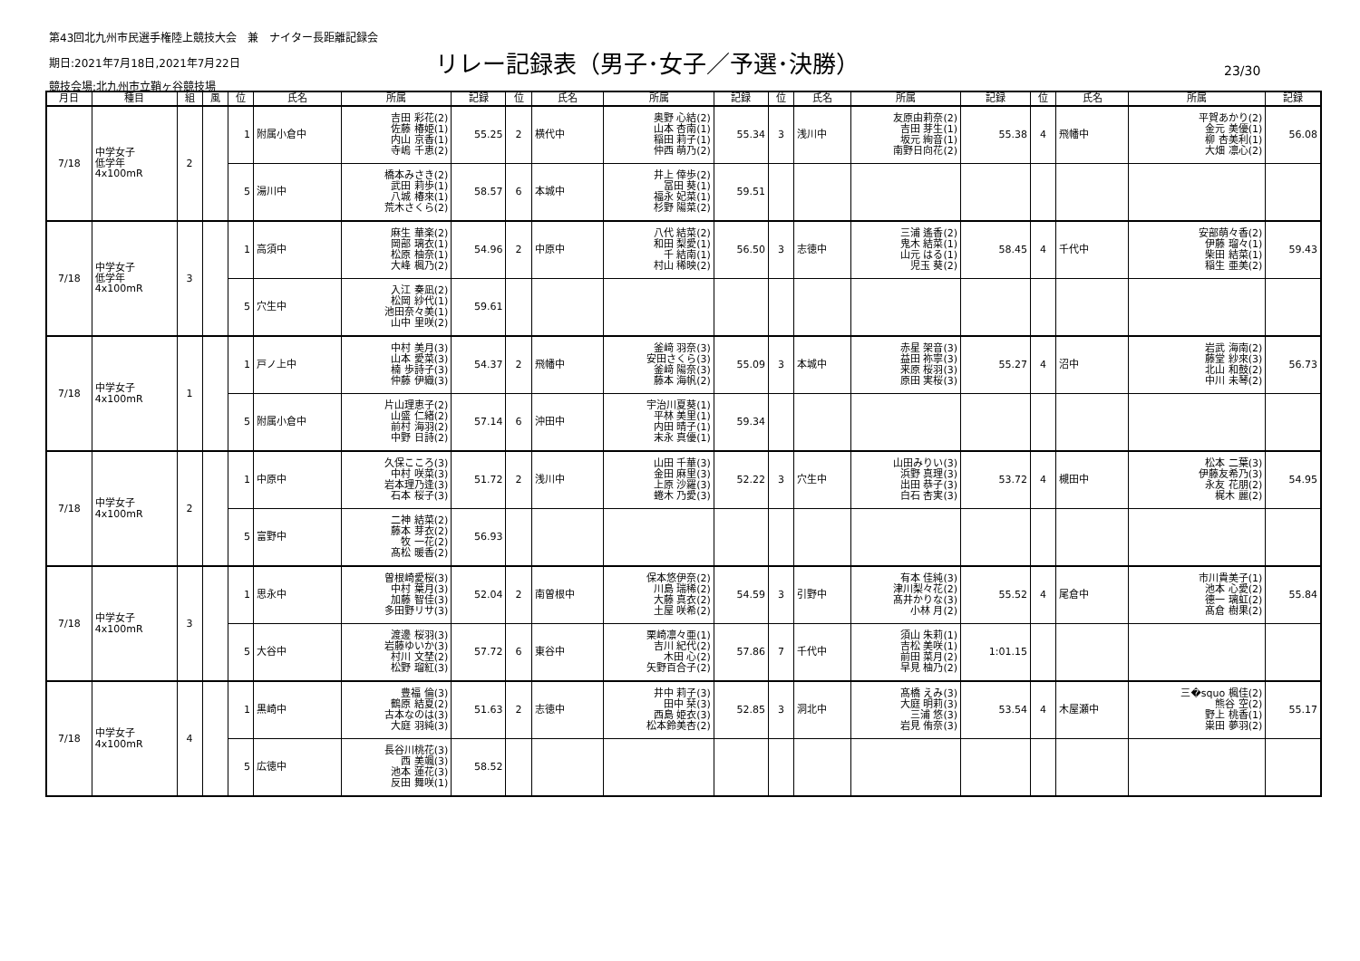第43回北九州市民選手権陸上競技大会　兼　ナイター長距離記録会
期日:2021年7月18日,2021年7月22日
リレー記録表（男子･女子／予選･決勝）
23/30
競技会場:北九州市立鞘ヶ谷競技場
| 月日 | 種目 | 組 | 風 | 位 | 氏名 | 所属 | 記録 | 位 | 氏名 | 所属 | 記録 | 位 | 氏名 | 所属 | 記録 | 位 | 氏名 | 所属 | 記録 |
| --- | --- | --- | --- | --- | --- | --- | --- | --- | --- | --- | --- | --- | --- | --- | --- | --- | --- | --- | --- |
| 7/18 | 中学女子 低学年 4x100mR | 2 | | 1 | 附属小倉中 | 吉田 彩花(2) 佐藤 椿姫(1) 内山 京香(1) 寺嶋 千恵(2) | 55.25 | 2 | 横代中 | 奥野 心結(2) 山本 杏南(1) 稲田 莉子(1) 仲西 萌乃(2) | 55.34 | 3 | 浅川中 | 友原由莉奈(2) 吉田 芽生(1) 坂元 絢音(1) 南野日向花(2) | 55.38 | 4 | 飛幡中 | 平賀あかり(2) 金元 美優(1) 柳 杏美利(1) 大畑 凛心(2) | 56.08 |
| | | | | 5 | 湯川中 | 橋本みさき(2) 武田 莉歩(1) 八城 椿來(1) 荒木さくら(2) | 58.57 | 6 | 本城中 | 井上 倖歩(2) 冨田 葵(1) 福永 妃菜(1) 杉野 陽菜(2) | 59.51 | | | | | | | | |
| 7/18 | 中学女子 低学年 4x100mR | 3 | | 1 | 高須中 | 麻生 華楽(2) 岡部 璃衣(1) 松原 柚奈(1) 大峰 楓乃(2) | 54.96 | 2 | 中原中 | 八代 結菜(2) 和田 梨愛(1) 千 結南(1) 村山 稀映(2) | 56.50 | 3 | 志徳中 | 三浦 遙香(2) 鬼木 結菜(1) 山元 はる(1) 児玉 葵(2) | 58.45 | 4 | 千代中 | 安部萌々香(2) 伊藤 瑠々(1) 柴田 結菜(1) 稲生 亜美(2) | 59.43 |
| | | | | 5 | 穴生中 | 入江 奏凪(2) 松岡 紗代(1) 池田奈々美(1) 山中 里咲(2) | 59.61 | | | | | | | | | | | | |
| 7/18 | 中学女子 4x100mR | 1 | | 1 | 戸ノ上中 | 中村 美月(3) 山本 愛菜(3) 楠 歩詩子(3) 仲藤 伊織(3) | 54.37 | 2 | 飛幡中 | 釜﨑 羽奈(3) 安田さくら(3) 釜﨑 陽奈(3) 藤本 海帆(2) | 55.09 | 3 | 本城中 | 赤星 架音(3) 益田 祢寧(3) 来原 桜羽(3) 原田 実桜(3) | 55.27 | 4 | 沼中 | 岩武 海南(2) 藤堂 紗來(3) 北山 和鼓(2) 中川 未琴(2) | 56.73 |
| | | | | 5 | 附属小倉中 | 片山理恵子(2) 山盛 仁緒(2) 前村 海羽(2) 中野 日詩(2) | 57.14 | 6 | 沖田中 | 宇治川夏葵(1) 平林 美里(1) 内田 晴子(1) 末永 真優(1) | 59.34 | | | | | | | | |
| 7/18 | 中学女子 4x100mR | 2 | | 1 | 中原中 | 久保こころ(3) 中村 咲菜(3) 岩本理乃逢(3) 石本 桜子(3) | 51.72 | 2 | 浅川中 | 山田 千華(3) 金田 麻里(3) 上原 沙羅(3) 蜷木 乃愛(3) | 52.22 | 3 | 穴生中 | 山田みりい(3) 浜野 真理(3) 出田 恭子(3) 白石 杏実(3) | 53.72 | 4 | 槻田中 | 松本 二葉(3) 伊藤友希乃(3) 永友 花朋(2) 梶木 麗(2) | 54.95 |
| | | | | 5 | 富野中 | 二神 結菜(2) 藤本 芽衣(2) 牧 一花(2) 髙松 暖香(2) | 56.93 | | | | | | | | | | | | |
| 7/18 | 中学女子 4x100mR | 3 | | 1 | 思永中 | 曽根崎愛桜(3) 中村 葉月(3) 加藤 智佳(3) 多田野リサ(3) | 52.04 | 2 | 南曽根中 | 保本悠伊奈(2) 川島 瑞稀(2) 大藤 真衣(2) 土屋 咲希(2) | 54.59 | 3 | 引野中 | 有本 佳純(3) 津川梨々花(2) 髙井かりな(3) 小林 月(2) | 55.52 | 4 | 尾倉中 | 市川貴美子(1) 池本 心愛(2) 德一 璃虹(2) 髙倉 樹果(2) | 55.84 |
| | | | | 5 | 大谷中 | 渡邊 桜羽(3) 岩藤ゆいか(3) 村川 文埜(2) 松野 瑠紅(3) | 57.72 | 6 | 東谷中 | 栗崎凛々亜(1) 吉川 紀代(2) 木田 心(2) 矢野百合子(2) | 57.86 | 7 | 千代中 | 須山 朱莉(1) 吉松 美咲(1) 前田 菜月(2) 早見 柚乃(2) | 1:01.15 | | | | |
| 7/18 | 中学女子 4x100mR | 4 | | 1 | 黒崎中 | 豊福 倫(3) 鶴原 結夏(2) 古本なのは(3) 大庭 羽純(3) | 51.63 | 2 | 志徳中 | 井中 莉子(3) 田中 栞(3) 西島 姫衣(3) 松本鈴美杏(2) | 52.85 | 3 | 洞北中 | 髙橋 えみ(3) 大庭 明莉(3) 三浦 悠(3) 岩見 侑奈(3) | 53.54 | 4 | 木屋瀬中 | 三�squo 楓佳(2) 熊谷 空(2) 野上 桃香(1) 粜田 夢羽(2) | 55.17 |
| | | | | 5 | 広徳中 | 長谷川桃花(3) 西 美颯(3) 池本 蓮花(3) 反田 舞咲(1) | 58.52 | | | | | | | | | | | | |